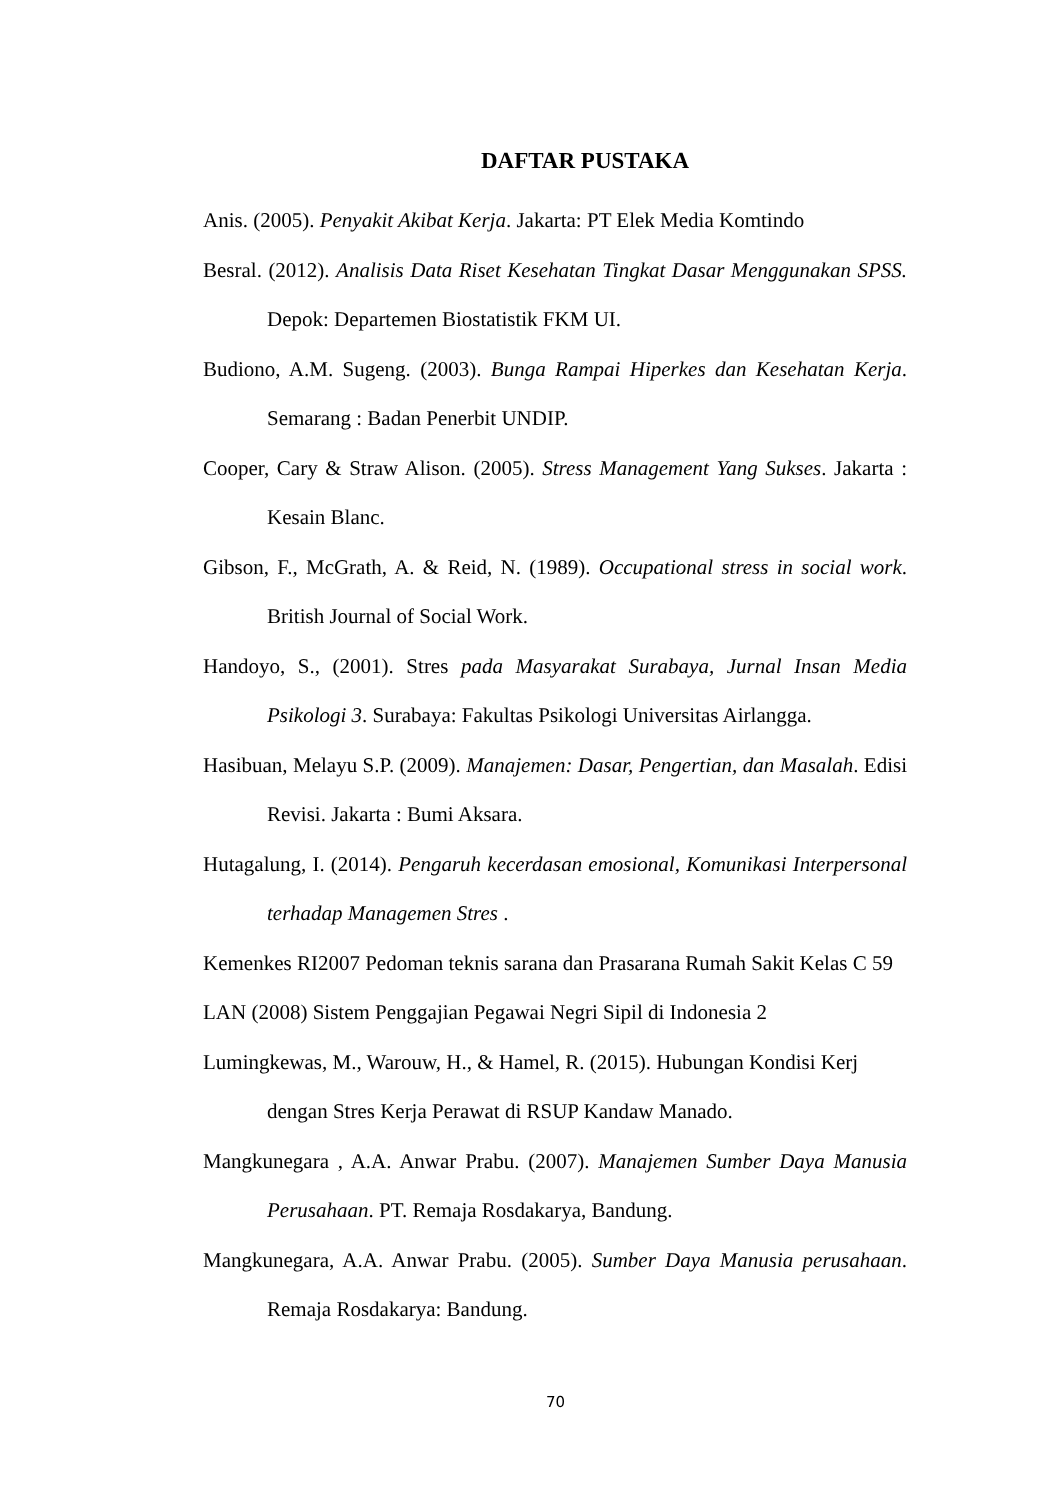DAFTAR PUSTAKA
Anis. (2005). Penyakit Akibat Kerja. Jakarta: PT Elek Media Komtindo
Besral. (2012). Analisis Data Riset Kesehatan Tingkat Dasar Menggunakan SPSS. Depok: Departemen Biostatistik FKM UI.
Budiono, A.M. Sugeng. (2003). Bunga Rampai Hiperkes dan Kesehatan Kerja. Semarang : Badan Penerbit UNDIP.
Cooper, Cary & Straw Alison. (2005). Stress Management Yang Sukses. Jakarta : Kesain Blanc.
Gibson, F., McGrath, A. & Reid, N. (1989). Occupational stress in social work. British Journal of Social Work.
Handoyo, S., (2001). Stres pada Masyarakat Surabaya, Jurnal Insan Media Psikologi 3. Surabaya: Fakultas Psikologi Universitas Airlangga.
Hasibuan, Melayu S.P. (2009). Manajemen: Dasar, Pengertian, dan Masalah. Edisi Revisi. Jakarta : Bumi Aksara.
Hutagalung, I. (2014). Pengaruh kecerdasan emosional, Komunikasi Interpersonal terhadap Managemen Stres .
Kemenkes RI2007 Pedoman teknis sarana dan Prasarana Rumah Sakit Kelas C 59
LAN (2008) Sistem Penggajian Pegawai Negri Sipil di Indonesia 2
Lumingkewas, M., Warouw, H., & Hamel, R. (2015). Hubungan Kondisi Kerj
dengan Stres Kerja Perawat di RSUP Kandaw Manado.
Mangkunegara , A.A. Anwar Prabu. (2007). Manajemen Sumber Daya Manusia Perusahaan. PT. Remaja Rosdakarya, Bandung.
Mangkunegara, A.A. Anwar Prabu. (2005). Sumber Daya Manusia perusahaan. Remaja Rosdakarya: Bandung.
70